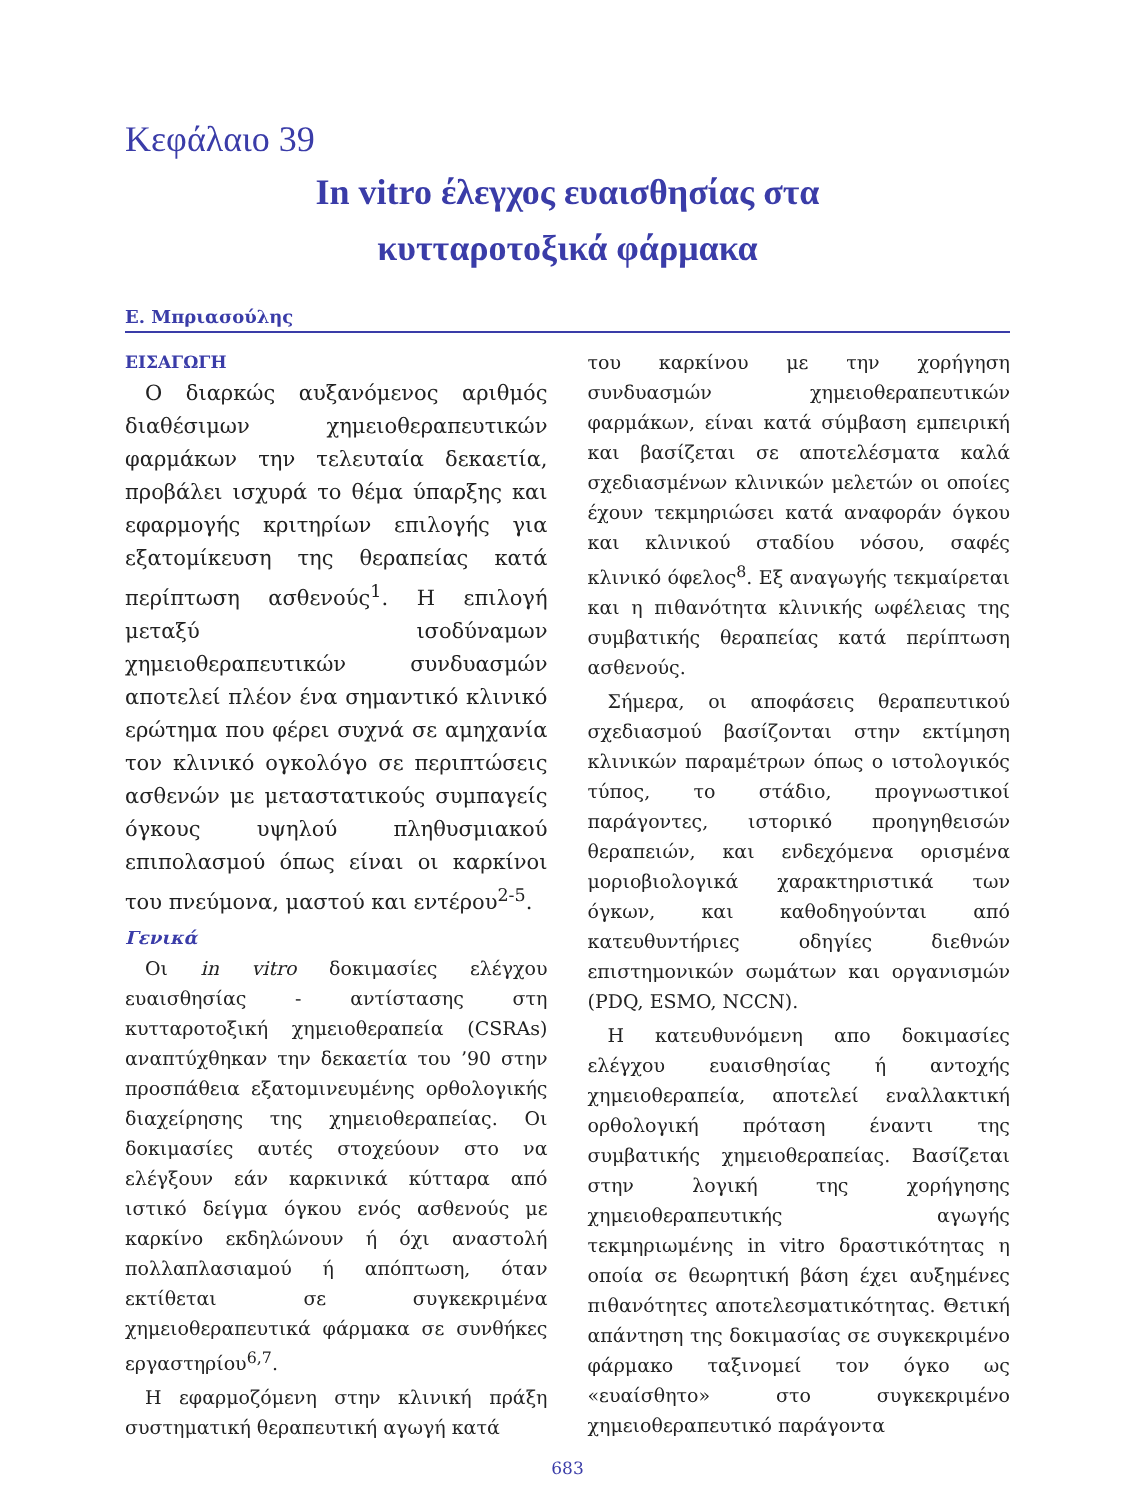Κεφάλαιο 39
In vitro έλεγχος ευαισθησίας στα
κυτταροτοξικά φάρμακα
Ε. Μπριασούλης
ΕΙΣΑΓΩΓΗ
Ο διαρκώς αυξανόμενος αριθμός διαθέσιμων χημειοθεραπευτικών φαρμάκων την τελευταία δεκαετία, προβάλει ισχυρά το θέμα ύπαρξης και εφαρμογής κριτηρίων επιλογής για εξατομίκευση της θεραπείας κατά περίπτωση ασθενούς<sup>1</sup>. Η επιλογή μεταξύ ισοδύναμων χημειοθεραπευτικών συνδυασμών αποτελεί πλέον ένα σημαντικό κλινικό ερώτημα που φέρει συχνά σε αμηχανία τον κλινικό ογκολόγο σε περιπτώσεις ασθενών με μεταστατικούς συμπαγείς όγκους υψηλού πληθυσμιακού επιπολασμού όπως είναι οι καρκίνοι του πνεύμονα, μαστού και εντέρου<sup>2-5</sup>.
Γενικά
Οι in vitro δοκιμασίες ελέγχου ευαισθησίας - αντίστασης στη κυτταροτοξική χημειοθεραπεία (CSRAs) αναπτύχθηκαν την δεκαετία του ’90 στην προσπάθεια εξατομινευμένης ορθολογικής διαχείρησης της χημειοθεραπείας. Οι δοκιμασίες αυτές στοχεύουν στο να ελέγξουν εάν καρκινικά κύτταρα από ιστικό δείγμα όγκου ενός ασθενούς με καρκίνο εκδηλώνουν ή όχι αναστολή πολλαπλασιαμού ή απόπτωση, όταν εκτίθεται σε συγκεκριμένα χημειοθεραπευτικά φάρμακα σε συνθήκες εργαστηρίου<sup>6,7</sup>.
Η εφαρμοζόμενη στην κλινική πράξη συστηματική θεραπευτική αγωγή κατά
του καρκίνου με την χορήγηση συνδυασμών χημειοθεραπευτικών φαρμάκων, είναι κατά σύμβαση εμπειρική και βασίζεται σε αποτελέσματα καλά σχεδιασμένων κλινικών μελετών οι οποίες έχουν τεκμηριώσει κατά αναφοράν όγκου και κλινικού σταδίου νόσου, σαφές κλινικό όφελος<sup>8</sup>. Εξ αναγωγής τεκμαίρεται και η πιθανότητα κλινικής ωφέλειας της συμβατικής θεραπείας κατά περίπτωση ασθενούς.
Σήμερα, οι αποφάσεις θεραπευτικού σχεδιασμού βασίζονται στην εκτίμηση κλινικών παραμέτρων όπως ο ιστολογικός τύπος, το στάδιο, προγνωστικοί παράγοντες, ιστορικό προηγηθεισών θεραπειών, και ενδεχόμενα ορισμένα μοριοβιολογικά χαρακτηριστικά των όγκων, και καθοδηγούνται από κατευθυντήριες οδηγίες διεθνών επιστημονικών σωμάτων και οργανισμών (PDQ, ESMO, NCCN).
Η κατευθυνόμενη απο δοκιμασίες ελέγχου ευαισθησίας ή αντοχής χημειοθεραπεία, αποτελεί εναλλακτική ορθολογική πρόταση έναντι της συμβατικής χημειοθεραπείας. Βασίζεται στην λογική της χορήγησης χημειοθεραπευτικής αγωγής τεκμηριωμένης in vitro δραστικότητας η οποία σε θεωρητική βάση έχει αυξημένες πιθανότητες αποτελεσματικότητας. Θετική απάντηση της δοκιμασίας σε συγκεκριμένο φάρμακο ταξινομεί τον όγκο ως «ευαίσθητο» στο συγκεκριμένο χημειοθεραπευτικό παράγοντα
683